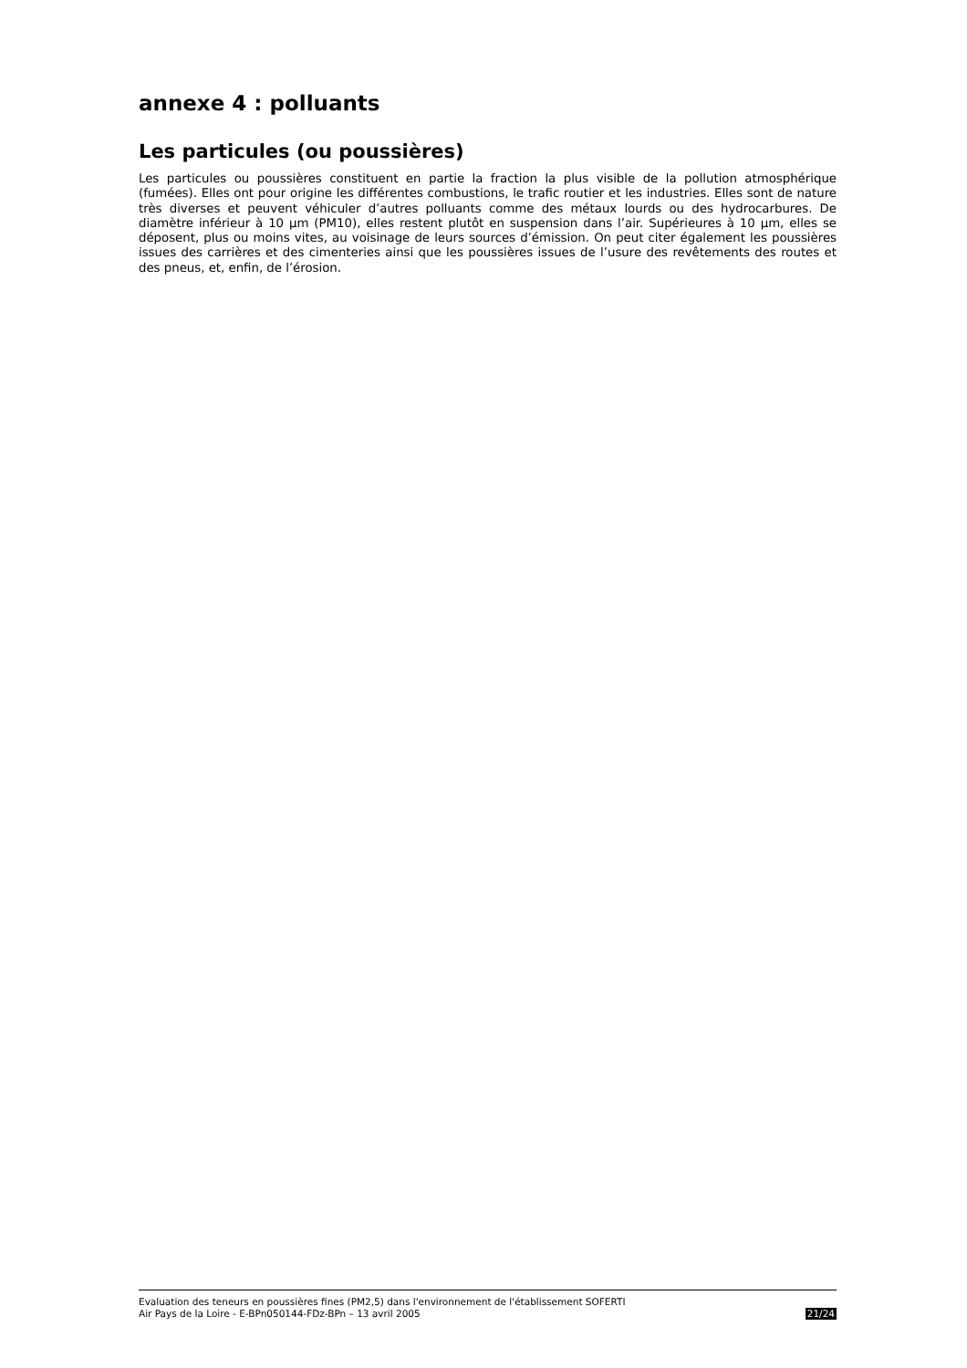annexe 4 : polluants
Les particules (ou poussières)
Les particules ou poussières constituent en partie la fraction la plus visible de la pollution atmosphérique (fumées). Elles ont pour origine les différentes combustions, le trafic routier et les industries. Elles sont de nature très diverses et peuvent véhiculer d’autres polluants comme des métaux lourds ou des hydrocarbures. De diamètre inférieur à 10 µm (PM10), elles restent plutôt en suspension dans l’air. Supérieures à 10 µm, elles se déposent, plus ou moins vites, au voisinage de leurs sources d’émission. On peut citer également les poussières issues des carrières et des cimenteries ainsi que les poussières issues de l’usure des revêtements des routes et des pneus, et, enfin, de l’érosion.
Evaluation des teneurs en poussières fines (PM2,5) dans l'environnement de l'établissement SOFERTI
Air Pays de la Loire - E-BPn050144-FDz-BPn – 13 avril 2005 21/24